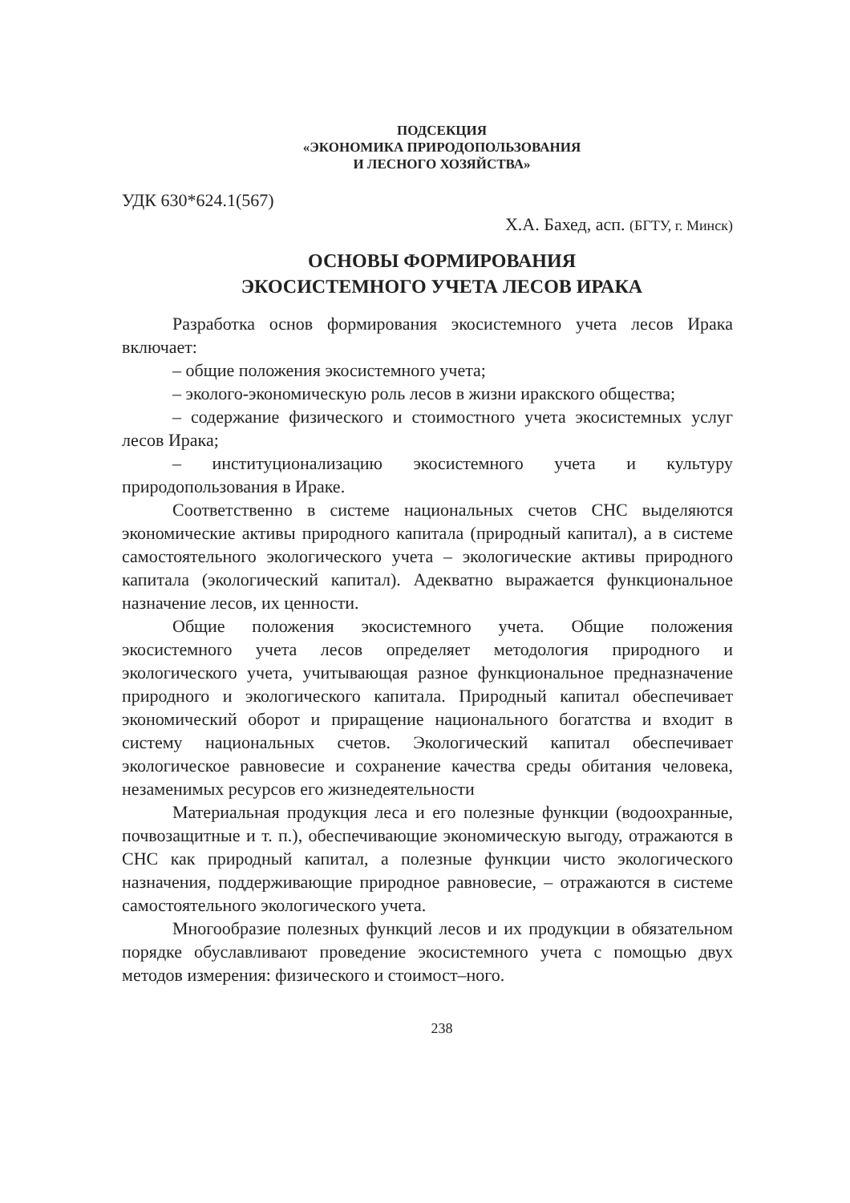ПОДСЕКЦИЯ
«ЭКОНОМИКА ПРИРОДОПОЛЬЗОВАНИЯ
И ЛЕСНОГО ХОЗЯЙСТВА»
УДК 630*624.1(567)
Х.А. Бахед, асп. (БГТУ, г. Минск)
ОСНОВЫ ФОРМИРОВАНИЯ
ЭКОСИСТЕМНОГО УЧЕТА ЛЕСОВ ИРАКА
Разработка основ формирования экосистемного учета лесов Ирака включает:
– общие положения экосистемного учета;
– эколого-экономическую роль лесов в жизни иракского общества;
– содержание физического и стоимостного учета экосистемных услуг лесов Ирака;
– институционализацию экосистемного учета и культуру природопользования в Ираке.
Соответственно в системе национальных счетов СНС выделяются экономические активы природного капитала (природный капитал), а в системе самостоятельного экологического учета – экологические активы природного капитала (экологический капитал). Адекватно выражается функциональное назначение лесов, их ценности.
Общие положения экосистемного учета. Общие положения экосистемного учета лесов определяет методология природного и экологического учета, учитывающая разное функциональное предназначение природного и экологического капитала. Природный капитал обеспечивает экономический оборот и приращение национального богатства и входит в систему национальных счетов. Экологический капитал обеспечивает экологическое равновесие и сохранение качества среды обитания человека, незаменимых ресурсов его жизнедеятельности
Материальная продукция леса и его полезные функции (водоохранные, почвозащитные и т. п.), обеспечивающие экономическую выгоду, отражаются в СНС как природный капитал, а полезные функции чисто экологического назначения, поддерживающие природное равновесие, – отражаются в системе самостоятельного экологического учета.
Многообразие полезных функций лесов и их продукции в обязательном порядке обуславливают проведение экосистемного учета с помощью двух методов измерения: физического и стоимост–ного.
238